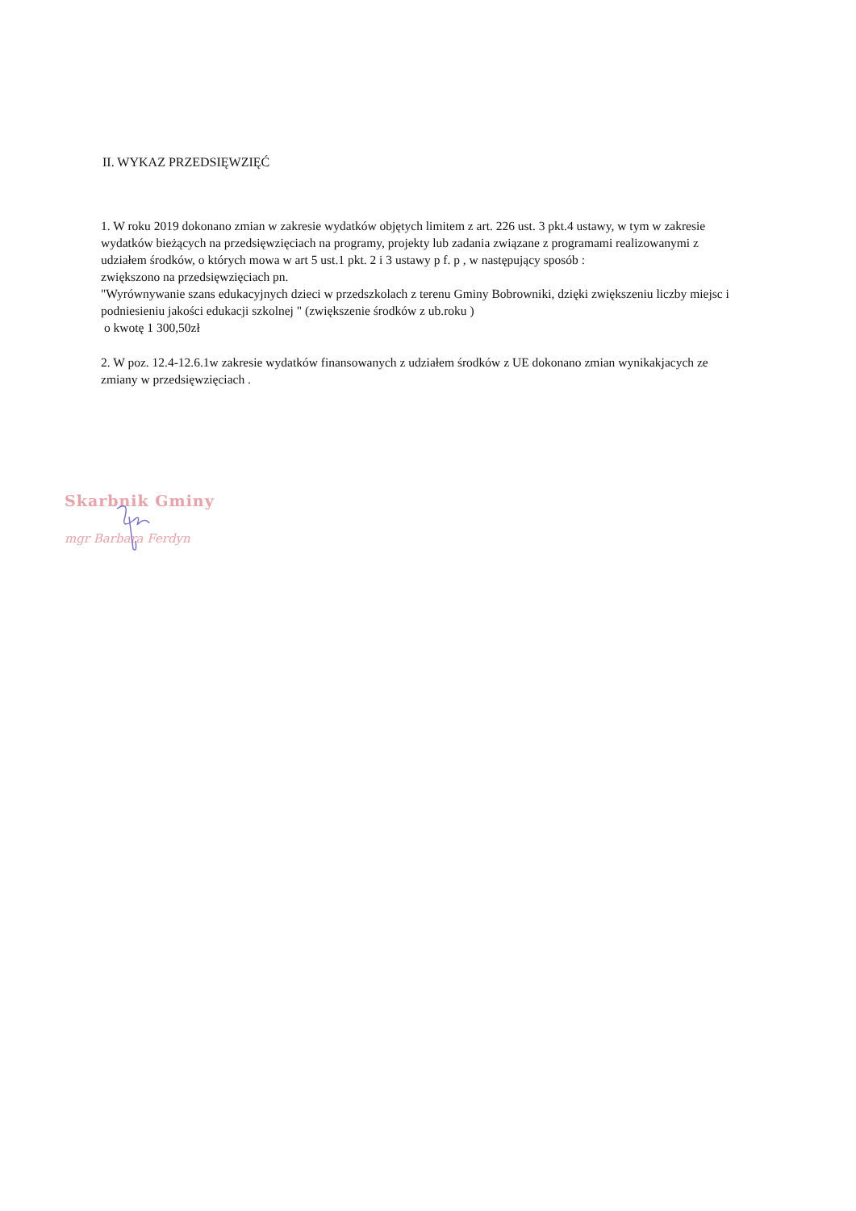II. WYKAZ PRZEDSIĘWZIĘĆ
1. W roku 2019 dokonano zmian w zakresie wydatków objętych limitem z art. 226 ust. 3 pkt.4 ustawy, w tym w zakresie wydatków bieżących na przedsięwzięciach na programy, projekty lub zadania związane z programami realizowanymi z udziałem środków, o których mowa w art 5 ust.1 pkt. 2 i 3 ustawy p f. p , w następujący sposób :
zwiększono na przedsięwzięciach pn.
"Wyrównywanie szans edukacyjnych dzieci w przedszkolach z terenu Gminy Bobrowniki, dzięki zwiększeniu liczby miejsc i podniesieniu jakości edukacji szkolnej " (zwiększenie środków z ub.roku )
o kwotę 1 300,50zł
2. W poz. 12.4-12.6.1w zakresie wydatków finansowanych z udziałem środków z UE dokonano zmian wynikakjacych ze zmiany w przedsięwzięciach .
Skarbnik Gminy
mgr Barbara Ferdyn